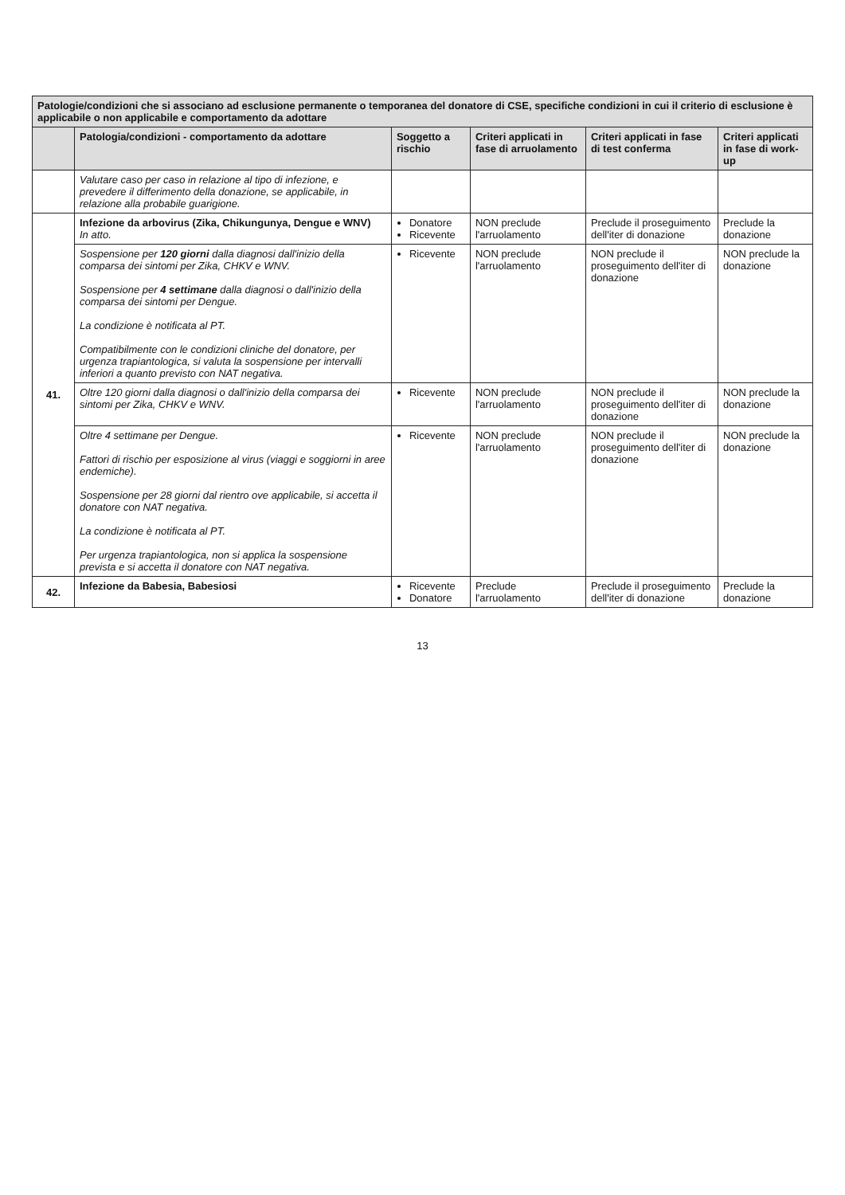| Patologie/condizioni che si associano ad esclusione permanente o temporanea del donatore di CSE, specifiche condizioni in cui il criterio di esclusione è applicabile o non applicabile e comportamento da adottare | | | | | |
| | Patologia/condizioni - comportamento da adottare | Soggetto a rischio | Criteri applicati in fase di arruolamento | Criteri applicati in fase di test conferma | Criteri applicati in fase di work-up |
| | Valutare caso per caso in relazione al tipo di infezione, e prevedere il differimento della donazione, se applicabile, in relazione alla probabile guarigione. | | | | |
| 41. | Infezione da arbovirus (Zika, Chikungunya, Dengue e WNV) In atto. | Donatore Ricevente | NON preclude l'arruolamento | Preclude il proseguimento dell'iter di donazione | Preclude la donazione |
| | Sospensione per 120 giorni dalla diagnosi dall'inizio della comparsa dei sintomi per Zika, CHKV e WNV. Sospensione per 4 settimane dalla diagnosi o dall'inizio della comparsa dei sintomi per Dengue. La condizione è notificata al PT. Compatibilmente con le condizioni cliniche del donatore, per urgenza trapiantologica, si valuta la sospensione per intervalli inferiori a quanto previsto con NAT negativa. | Ricevente | NON preclude l'arruolamento | NON preclude il proseguimento dell'iter di donazione | NON preclude la donazione |
| | Oltre 120 giorni dalla diagnosi o dall'inizio della comparsa dei sintomi per Zika, CHKV e WNV. | Ricevente | NON preclude l'arruolamento | NON preclude il proseguimento dell'iter di donazione | NON preclude la donazione |
| | Oltre 4 settimane per Dengue. Fattori di rischio per esposizione al virus (viaggi e soggiorni in aree endemiche). Sospensione per 28 giorni dal rientro ove applicabile, si accetta il donatore con NAT negativa. La condizione è notificata al PT. Per urgenza trapiantologica, non si applica la sospensione prevista e si accetta il donatore con NAT negativa. | Ricevente | NON preclude l'arruolamento | NON preclude il proseguimento dell'iter di donazione | NON preclude la donazione |
| 42. | Infezione da Babesia, Babesiosi | Ricevente Donatore | Preclude l'arruolamento | Preclude il proseguimento dell'iter di donazione | Preclude la donazione |
13